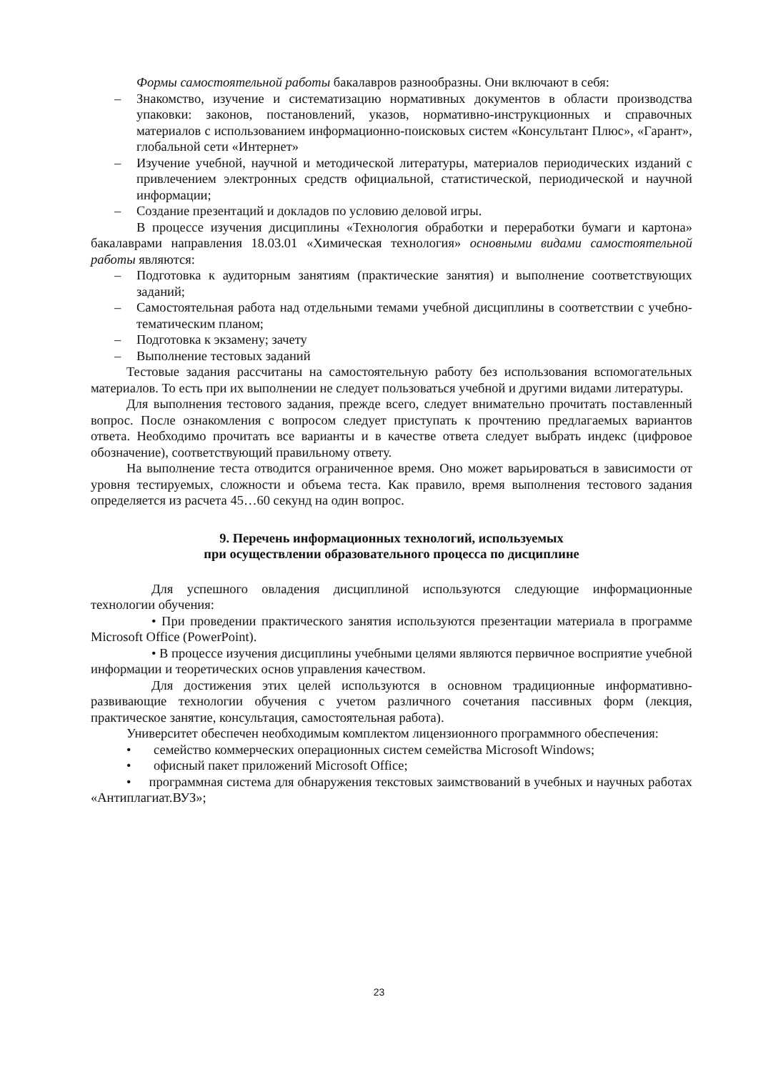Формы самостоятельной работы бакалавров разнообразны. Они включают в себя:
– Знакомство, изучение и систематизацию нормативных документов в области производства упаковки: законов, постановлений, указов, нормативно-инструкционных и справочных материалов с использованием информационно-поисковых систем «Консультант Плюс», «Гарант», глобальной сети «Интернет»
– Изучение учебной, научной и методической литературы, материалов периодических изданий с привлечением электронных средств официальной, статистической, периодической и научной информации;
– Создание презентаций и докладов по условию деловой игры.
В процессе изучения дисциплины «Технология обработки и переработки бумаги и картона» бакалаврами направления 18.03.01 «Химическая технология» основными видами самостоятельной работы являются:
– Подготовка к аудиторным занятиям (практические занятия) и выполнение соответствующих заданий;
– Самостоятельная работа над отдельными темами учебной дисциплины в соответствии с учебно-тематическим планом;
– Подготовка к экзамену; зачету
– Выполнение тестовых заданий
Тестовые задания рассчитаны на самостоятельную работу без использования вспомогательных материалов. То есть при их выполнении не следует пользоваться учебной и другими видами литературы.
Для выполнения тестового задания, прежде всего, следует внимательно прочитать поставленный вопрос. После ознакомления с вопросом следует приступать к прочтению предлагаемых вариантов ответа. Необходимо прочитать все варианты и в качестве ответа следует выбрать индекс (цифровое обозначение), соответствующий правильному ответу.
На выполнение теста отводится ограниченное время. Оно может варьироваться в зависимости от уровня тестируемых, сложности и объема теста. Как правило, время выполнения тестового задания определяется из расчета 45…60 секунд на один вопрос.
9. Перечень информационных технологий, используемых
при осуществлении образовательного процесса по дисциплине
Для успешного овладения дисциплиной используются следующие информационные технологии обучения:
• При проведении практического занятия используются презентации материала в программе Microsoft Office (PowerPoint).
• В процессе изучения дисциплины учебными целями являются первичное восприятие учебной информации и теоретических основ управления качеством.
Для достижения этих целей используются в основном традиционные информативно-развивающие технологии обучения с учетом различного сочетания пассивных форм (лекция, практическое занятие, консультация, самостоятельная работа).
Университет обеспечен необходимым комплектом лицензионного программного обеспечения:
• семейство коммерческих операционных систем семейства Microsoft Windows;
• офисный пакет приложений Microsoft Office;
• программная система для обнаружения текстовых заимствований в учебных и научных работах «Антиплагиат.ВУЗ»;
23